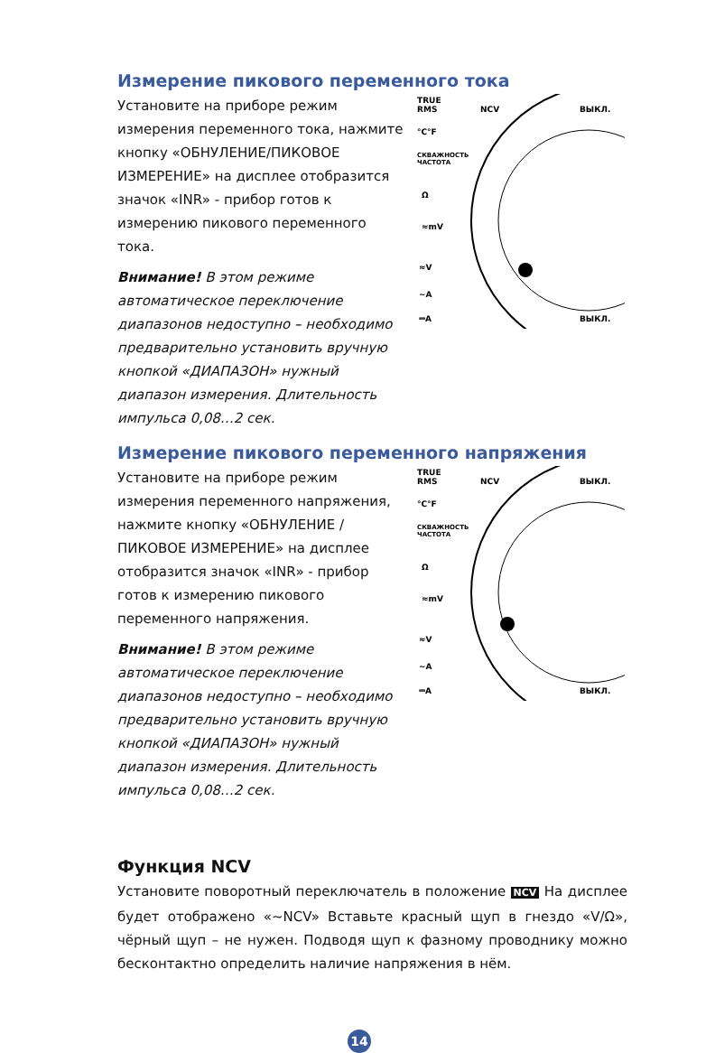Измерение пикового переменного тока
Установите на приборе режим измерения переменного тока, нажмите кнопку «ОБНУЛЕНИЕ/ПИКОВОЕ ИЗМЕРЕНИЕ» на дисплее отобразится значок «INR» - прибор готов к измерению пикового переменного тока.
Внимание! В этом режиме автоматическое переключение диапазонов недоступно – необходимо предварительно установить вручную кнопкой «ДИАПАЗОН» нужный диапазон измерения. Длительность импульса 0,08…2 сек.
TRUE
RMS
NCV
ВЫКЛ.
°C°F
СКВАЖНОСТЬ
ЧАСТОТА
Ω
≈mV
≈V
~A
⎓A
ВЫКЛ.
Измерение пикового переменного напряжения
Установите на приборе режим измерения переменного напряжения, нажмите кнопку «ОБНУЛЕНИЕ / ПИКОВОЕ ИЗМЕРЕНИЕ» на дисплее отобразится значок «INR» - прибор готов к измерению пикового переменного напряжения.
Внимание! В этом режиме автоматическое переключение диапазонов недоступно – необходимо предварительно установить вручную кнопкой «ДИАПАЗОН» нужный диапазон измерения. Длительность импульса 0,08…2 сек.
TRUE
RMS
NCV
ВЫКЛ.
°C°F
СКВАЖНОСТЬ
ЧАСТОТА
Ω
≈mV
≈V
~A
⎓A
ВЫКЛ.
Функция NCV
Установите поворотный переключатель в положение NCV На дисплее будет отображено «~NCV» Вставьте красный щуп в гнездо «V/Ω», чёрный щуп – не нужен. Подводя щуп к фазному проводнику можно бесконтактно определить наличие напряжения в нём.
14